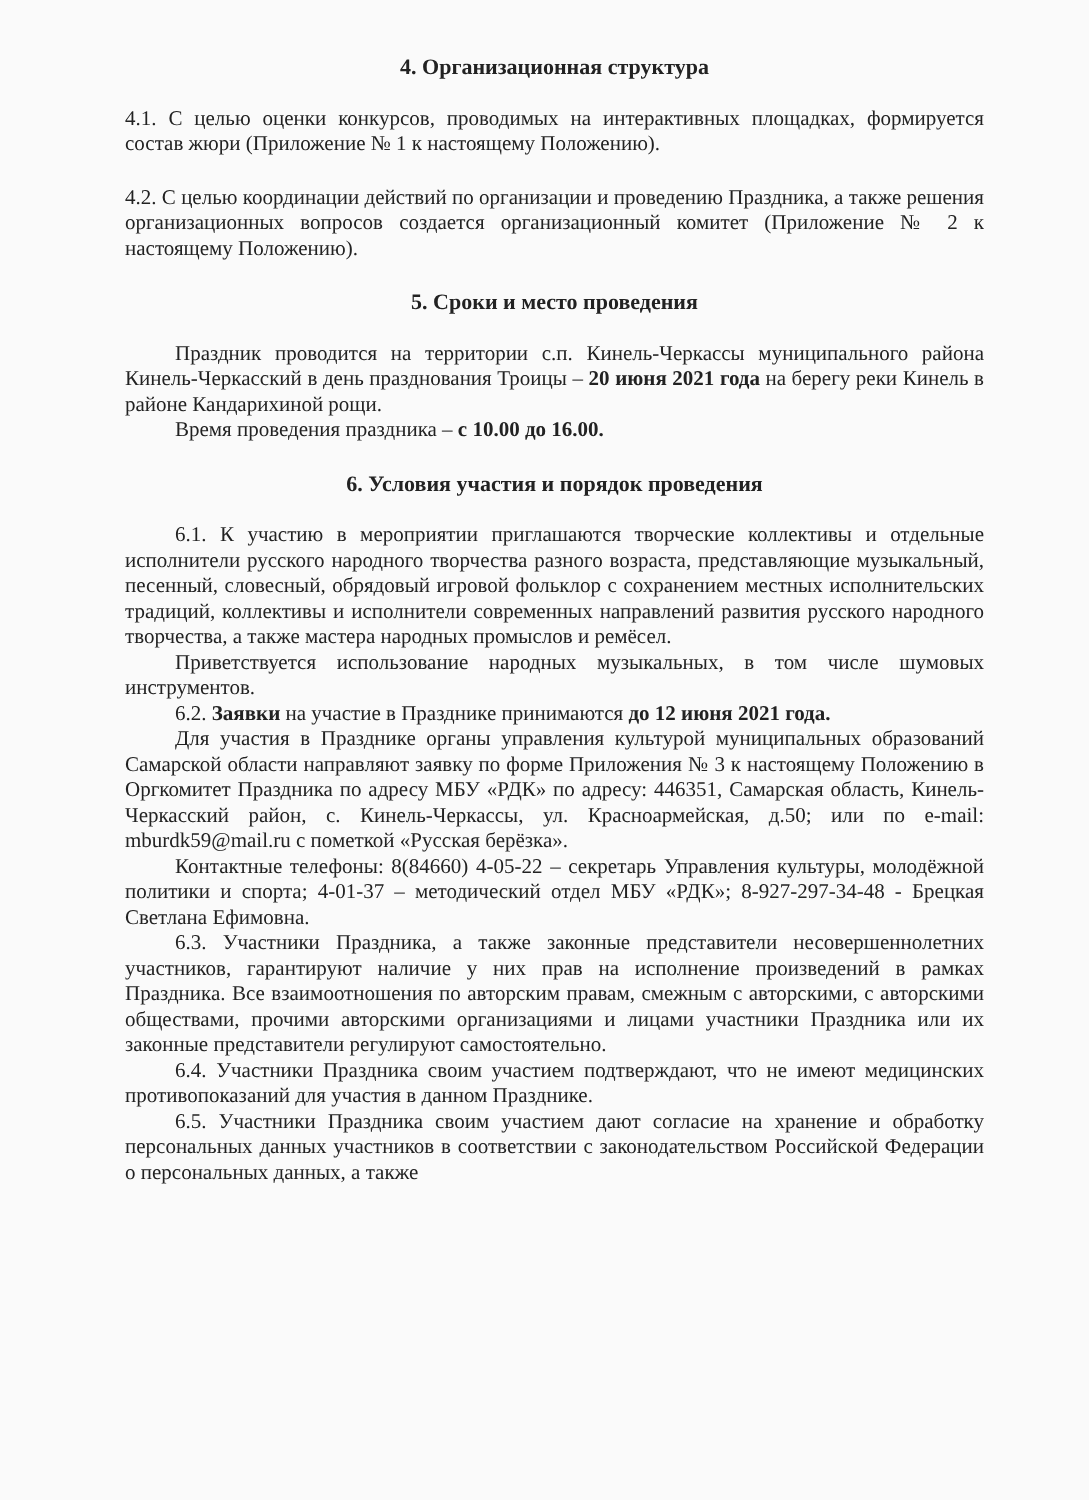4. Организационная структура
4.1. С целью оценки конкурсов, проводимых на интерактивных площадках, формируется состав жюри (Приложение № 1 к настоящему Положению).
4.2. С целью координации действий по организации и проведению Праздника, а также решения организационных вопросов создается организационный комитет (Приложение № 2 к настоящему Положению).
5. Сроки и место проведения
Праздник проводится на территории с.п. Кинель-Черкассы муниципального района Кинель-Черкасский в день празднования Троицы – 20 июня 2021 года на берегу реки Кинель в районе Кандарихиной рощи.
Время проведения праздника – с 10.00 до 16.00.
6. Условия участия и порядок проведения
6.1. К участию в мероприятии приглашаются творческие коллективы и отдельные исполнители русского народного творчества разного возраста, представляющие музыкальный, песенный, словесный, обрядовый игровой фольклор с сохранением местных исполнительских традиций, коллективы и исполнители современных направлений развития русского народного творчества, а также мастера народных промыслов и ремёсел.
Приветствуется использование народных музыкальных, в том числе шумовых инструментов.
6.2. Заявки на участие в Празднике принимаются до 12 июня 2021 года.
Для участия в Празднике органы управления культурой муниципальных образований Самарской области направляют заявку по форме Приложения № 3 к настоящему Положению в Оргкомитет Праздника по адресу МБУ «РДК» по адресу: 446351, Самарская область, Кинель-Черкасский район, с. Кинель-Черкассы, ул. Красноармейская, д.50; или по e-mail: mburdk59@mail.ru с пометкой «Русская берёзка».
Контактные телефоны: 8(84660) 4-05-22 – секретарь Управления культуры, молодёжной политики и спорта; 4-01-37 – методический отдел МБУ «РДК»; 8-927-297-34-48 - Брецкая Светлана Ефимовна.
6.3. Участники Праздника, а также законные представители несовершеннолетних участников, гарантируют наличие у них прав на исполнение произведений в рамках Праздника. Все взаимоотношения по авторским правам, смежным с авторскими, с авторскими обществами, прочими авторскими организациями и лицами участники Праздника или их законные представители регулируют самостоятельно.
6.4. Участники Праздника своим участием подтверждают, что не имеют медицинских противопоказаний для участия в данном Празднике.
6.5. Участники Праздника своим участием дают согласие на хранение и обработку персональных данных участников в соответствии с законодательством Российской Федерации о персональных данных, а также